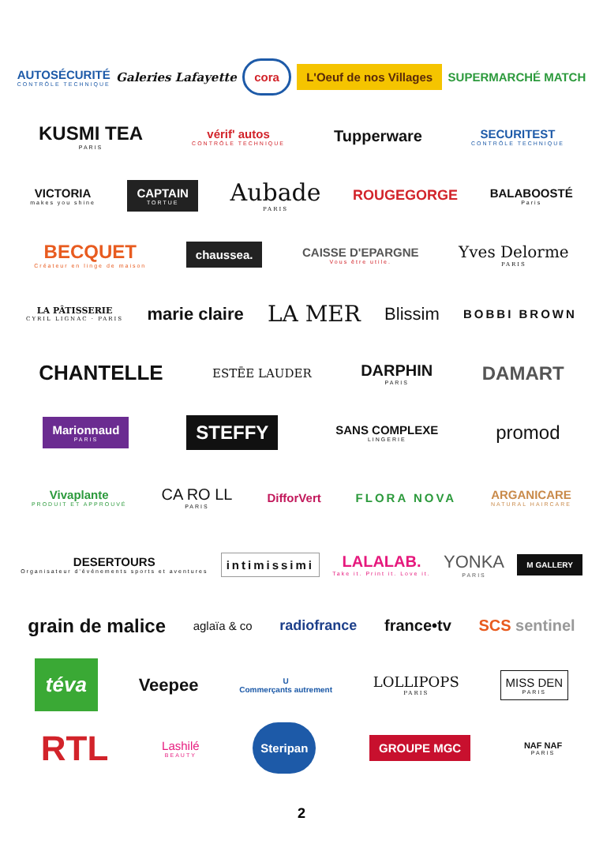AUTOSÉCURITÉ
CONTRÔLE TECHNIQUE Galeries Lafayette cora L'Oeuf de nos Villages SUPERMARCHÉ MATCH
KUSMI TEA
PARIS vérif' autos
CONTRÔLE TECHNIQUE Tupperware SECURITEST
CONTRÔLE TECHNIQUE
VICTORIA
makes you shine CAPTAIN
TORTUE Aubade
PARIS ROUGEGORGE BALABOOSTÉ
Paris
BECQUET
Créateur en linge de maison chaussea. CAISSE D'EPARGNE
Vous être utile. Yves Delorme
PARIS
LA PÂTISSERIE
CYRIL LIGNAC · PARIS marie claire LA MER Blissim BOBBI BROWN
CHANTELLE ESTĒE LAUDER DARPHIN
PARIS DAMART
Marionnaud
PARIS STEFFY SANS COMPLEXE
LINGERIE promod
Vivaplante
PRODUIT ET APPROUVÉ CA RO LL
PARIS DifforVert FLORA NOVA ARGANICARE
NATURAL HAIRCARE
DESERTOURS
Organisateur d'événements sports et aventures intimissimi LALALAB.
Take it. Print it. Love it. YONKA
PARIS M GALLERY
grain de malice aglaïa & co radiofrance france•tv SCS sentinel
téva Veepee U
Commerçants autrement LOLLIPOPS
PARIS MISS DEN
PARIS
RTL Lashilé
BEAUTY Steripan GROUPE MGC NAF NAF
PARIS
2